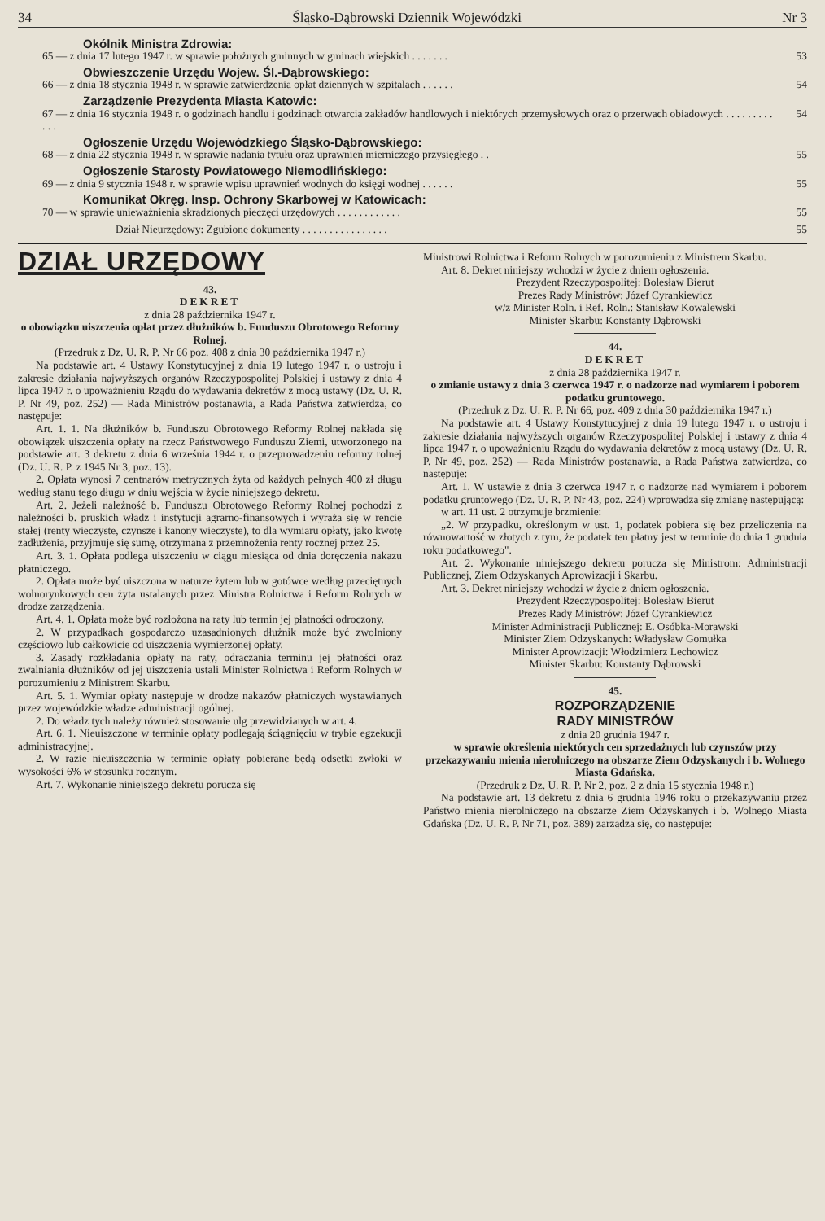34 Śląsko-Dąbrowski Dziennik Wojewódzki Nr 3
Okólnik Ministra Zdrowia:
65 — z dnia 17 lutego 1947 r. w sprawie położnych gminnych w gminach wiejskich . . . . . . . 53
Obwieszczenie Urzędu Wojew. Śl.-Dąbrowskiego:
66 — z dnia 18 stycznia 1948 r. w sprawie zatwierdzenia opłat dziennych w szpitalach . . . . . . 54
Zarządzenie Prezydenta Miasta Katowic:
67 — z dnia 16 stycznia 1948 r. o godzinach handlu i godzinach otwarcia zakładów handlowych i niektórych przemysłowych oraz o przerwach obiadowych . . . . . . . . . . . . 54
Ogłoszenie Urzędu Wojewódzkiego Śląsko-Dąbrowskiego:
68 — z dnia 22 stycznia 1948 r. w sprawie nadania tytułu oraz uprawnień mierniczego przysięgłego . . 55
Ogłoszenie Starosty Powiatowego Niemodlińskiego:
69 — z dnia 9 stycznia 1948 r. w sprawie wpisu uprawnień wodnych do księgi wodnej . . . . . . 55
Komunikat Okręg. Insp. Ochrony Skarbowej w Katowicach:
70 — w sprawie unieważnienia skradzionych pieczęci urzędowych . . . . . . . . . . . . 55
Dział Nieurzędowy: Zgubione dokumenty . . . . . . . . . . . . . . . . 55
DZIAŁ URZĘDOWY
43.
DEKRET
z dnia 28 października 1947 r.
o obowiązku uiszczenia opłat przez dłużników b. Funduszu Obrotowego Reformy Rolnej.
(Przedruk z Dz. U. R. P. Nr 66 poz. 408 z dnia 30 października 1947 r.)
Na podstawie art. 4 Ustawy Konstytucyjnej z dnia 19 lutego 1947 r. o ustroju i zakresie działania najwyższych organów Rzeczypospolitej Polskiej i ustawy z dnia 4 lipca 1947 r. o upoważnieniu Rządu do wydawania dekretów z mocą ustawy (Dz. U. R. P. Nr 49, poz. 252) — Rada Ministrów postanawia, a Rada Państwa zatwierdza, co następuje:
Art. 1. 1. Na dłużników b. Funduszu Obrotowego Reformy Rolnej nakłada się obowiązek uiszczenia opłaty na rzecz Państwowego Funduszu Ziemi, utworzonego na podstawie art. 3 dekretu z dnia 6 września 1944 r. o przeprowadzeniu reformy rolnej (Dz. U. R. P. z 1945 Nr 3, poz. 13).
2. Opłata wynosi 7 centnarów metrycznych żyta od każdych pełnych 400 zł długu według stanu tego długu w dniu wejścia w życie niniejszego dekretu.
Art. 2. Jeżeli należność b. Funduszu Obrotowego Reformy Rolnej pochodzi z należności b. pruskich władz i instytucji agrarno-finansowych i wyraża się w rencie stałej (renty wieczyste, czynsze i kanony wieczyste), to dla wymiaru opłaty, jako kwotę zadłużenia, przyjmuje się sumę, otrzymana z przemnożenia renty rocznej przez 25.
Art. 3. 1. Opłata podlega uiszczeniu w ciągu miesiąca od dnia doręczenia nakazu płatniczego.
2. Opłata może być uiszczona w naturze żytem lub w gotówce według przeciętnych wolnorynkowych cen żyta ustalanych przez Ministra Rolnictwa i Reform Rolnych w drodze zarządzenia.
Art. 4. 1. Opłata może być rozłożona na raty lub termin jej płatności odroczony.
2. W przypadkach gospodarczo uzasadnionych dłużnik może być zwolniony częściowo lub całkowicie od uiszczenia wymierzonej opłaty.
3. Zasady rozkładania opłaty na raty, odraczania terminu jej płatności oraz zwalniania dłużników od jej uiszczenia ustali Minister Rolnictwa i Reform Rolnych w porozumieniu z Ministrem Skarbu.
Art. 5. 1. Wymiar opłaty następuje w drodze nakazów płatniczych wystawianych przez wojewódzkie władze administracji ogólnej.
2. Do władz tych należy również stosowanie ulg przewidzianych w art. 4.
Art. 6. 1. Nieuiszczone w terminie opłaty podlegają ściągnięciu w trybie egzekucji administracyjnej.
2. W razie nieuiszczenia w terminie opłaty pobierane będą odsetki zwłoki w wysokości 6% w stosunku rocznym.
Art. 7. Wykonanie niniejszego dekretu porucza się
Ministrowi Rolnictwa i Reform Rolnych w porozumieniu z Ministrem Skarbu.
Art. 8. Dekret niniejszy wchodzi w życie z dniem ogłoszenia.
Prezydent Rzeczypospolitej: Bolesław Bierut
Prezes Rady Ministrów: Józef Cyrankiewicz
w/z Minister Roln. i Ref. Roln.: Stanisław Kowalewski
Minister Skarbu: Konstanty Dąbrowski
44.
DEKRET
z dnia 28 października 1947 r.
o zmianie ustawy z dnia 3 czerwca 1947 r. o nadzorze nad wymiarem i poborem podatku gruntowego.
(Przedruk z Dz. U. R. P. Nr 66, poz. 409 z dnia 30 października 1947 r.)
Na podstawie art. 4 Ustawy Konstytucyjnej z dnia 19 lutego 1947 r. o ustroju i zakresie działania najwyższych organów Rzeczypospolitej Polskiej i ustawy z dnia 4 lipca 1947 r. o upoważnieniu Rządu do wydawania dekretów z mocą ustawy (Dz. U. R. P. Nr 49, poz. 252) — Rada Ministrów postanawia, a Rada Państwa zatwierdza, co następuje:
Art. 1. W ustawie z dnia 3 czerwca 1947 r. o nadzorze nad wymiarem i poborem podatku gruntowego (Dz. U. R. P. Nr 43, poz. 224) wprowadza się zmianę następującą:
w art. 11 ust. 2 otrzymuje brzmienie:
„2. W przypadku, określonym w ust. 1, podatek pobiera się bez przeliczenia na równowartość w złotych z tym, że podatek ten płatny jest w terminie do dnia 1 grudnia roku podatkowego".
Art. 2. Wykonanie niniejszego dekretu porucza się Ministrom: Administracji Publicznej, Ziem Odzyskanych Aprowizacji i Skarbu.
Art. 3. Dekret niniejszy wchodzi w życie z dniem ogłoszenia.
Prezydent Rzeczypospolitej: Bolesław Bierut
Prezes Rady Ministrów: Józef Cyrankiewicz
Minister Administracji Publicznej: E. Osóbka-Morawski
Minister Ziem Odzyskanych: Władysław Gomułka
Minister Aprowizacji: Włodzimierz Lechowicz
Minister Skarbu: Konstanty Dąbrowski
45.
ROZPORZĄDZENIE
RADY MINISTRÓW
z dnia 20 grudnia 1947 r.
w sprawie określenia niektórych cen sprzedażnych lub czynszów przy przekazywaniu mienia nierolniczego na obszarze Ziem Odzyskanych i b. Wolnego Miasta Gdańska.
(Przedruk z Dz. U. R. P. Nr 2, poz. 2 z dnia 15 stycznia 1948 r.)
Na podstawie art. 13 dekretu z dnia 6 grudnia 1946 roku o przekazywaniu przez Państwo mienia nierolniczego na obszarze Ziem Odzyskanych i b. Wolnego Miasta Gdańska (Dz. U. R. P. Nr 71, poz. 389) zarządza się, co następuje: